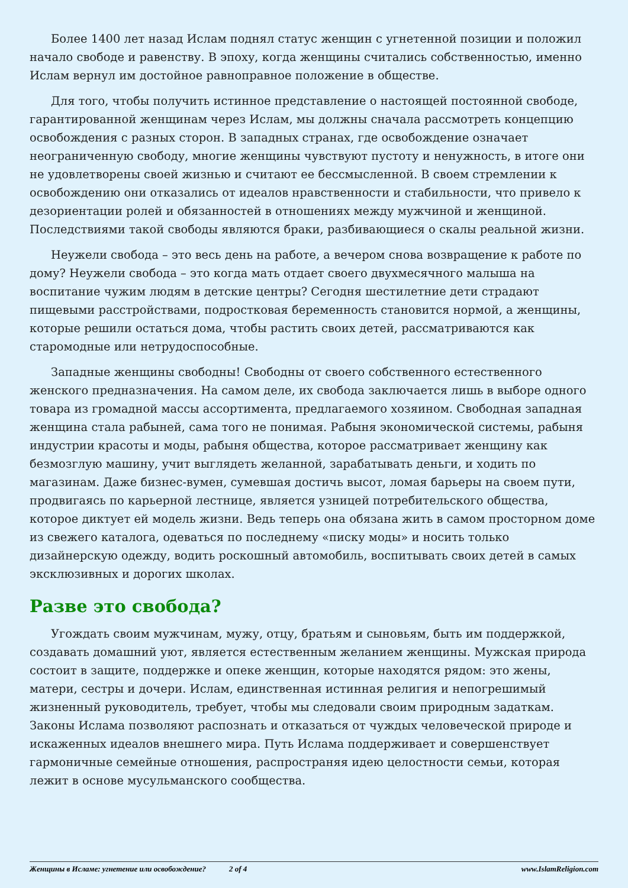Более 1400 лет назад Ислам поднял статус женщин с угнетенной позиции и положил начало свободе и равенству. В эпоху, когда женщины считались собственностью, именно Ислам вернул им достойное равноправное положение в обществе.
Для того, чтобы получить истинное представление о настоящей постоянной свободе, гарантированной женщинам через Ислам, мы должны сначала рассмотреть концепцию освобождения с разных сторон. В западных странах, где освобождение означает неограниченную свободу, многие женщины чувствуют пустоту и ненужность, в итоге они не удовлетворены своей жизнью и считают ее бессмысленной. В своем стремлении к освобождению они отказались от идеалов нравственности и стабильности, что привело к дезориентации ролей и обязанностей в отношениях между мужчиной и женщиной. Последствиями такой свободы являются браки, разбивающиеся о скалы реальной жизни.
Неужели свобода – это весь день на работе, а вечером снова возвращение к работе по дому? Неужели свобода – это когда мать отдает своего двухмесячного малыша на воспитание чужим людям в детские центры? Сегодня шестилетние дети страдают пищевыми расстройствами, подростковая беременность становится нормой, а женщины, которые решили остаться дома, чтобы растить своих детей, рассматриваются как старомодные или нетрудоспособные.
Западные женщины свободны! Свободны от своего собственного естественного женского предназначения. На самом деле, их свобода заключается лишь в выборе одного товара из громадной массы ассортимента, предлагаемого хозяином. Свободная западная женщина стала рабыней, сама того не понимая. Рабыня экономической системы, рабыня индустрии красоты и моды, рабыня общества, которое рассматривает женщину как безмозглую машину, учит выглядеть желанной, зарабатывать деньги, и ходить по магазинам. Даже бизнес-вумен, сумевшая достичь высот, ломая барьеры на своем пути, продвигаясь по карьерной лестнице, является узницей потребительского общества, которое диктует ей модель жизни. Ведь теперь она обязана жить в самом просторном доме из свежего каталога, одеваться по последнему «писку моды» и носить только дизайнерскую одежду, водить роскошный автомобиль, воспитывать своих детей в самых эксклюзивных и дорогих школах.
Разве это свобода?
Угождать своим мужчинам, мужу, отцу, братьям и сыновьям, быть им поддержкой, создавать домашний уют, является естественным желанием женщины. Мужская природа состоит в защите, поддержке и опеке женщин, которые находятся рядом: это жены, матери, сестры и дочери. Ислам, единственная истинная религия и непогрешимый жизненный руководитель, требует, чтобы мы следовали своим природным задаткам. Законы Ислама позволяют распознать и отказаться от чуждых человеческой природе и искаженных идеалов внешнего мира. Путь Ислама поддерживает и совершенствует гармоничные семейные отношения, распространяя идею целостности семьи, которая лежит в основе мусульманского сообщества.
Женщины в Исламе: угнетение или освобождение? 2 of 4 www.IslamReligion.com